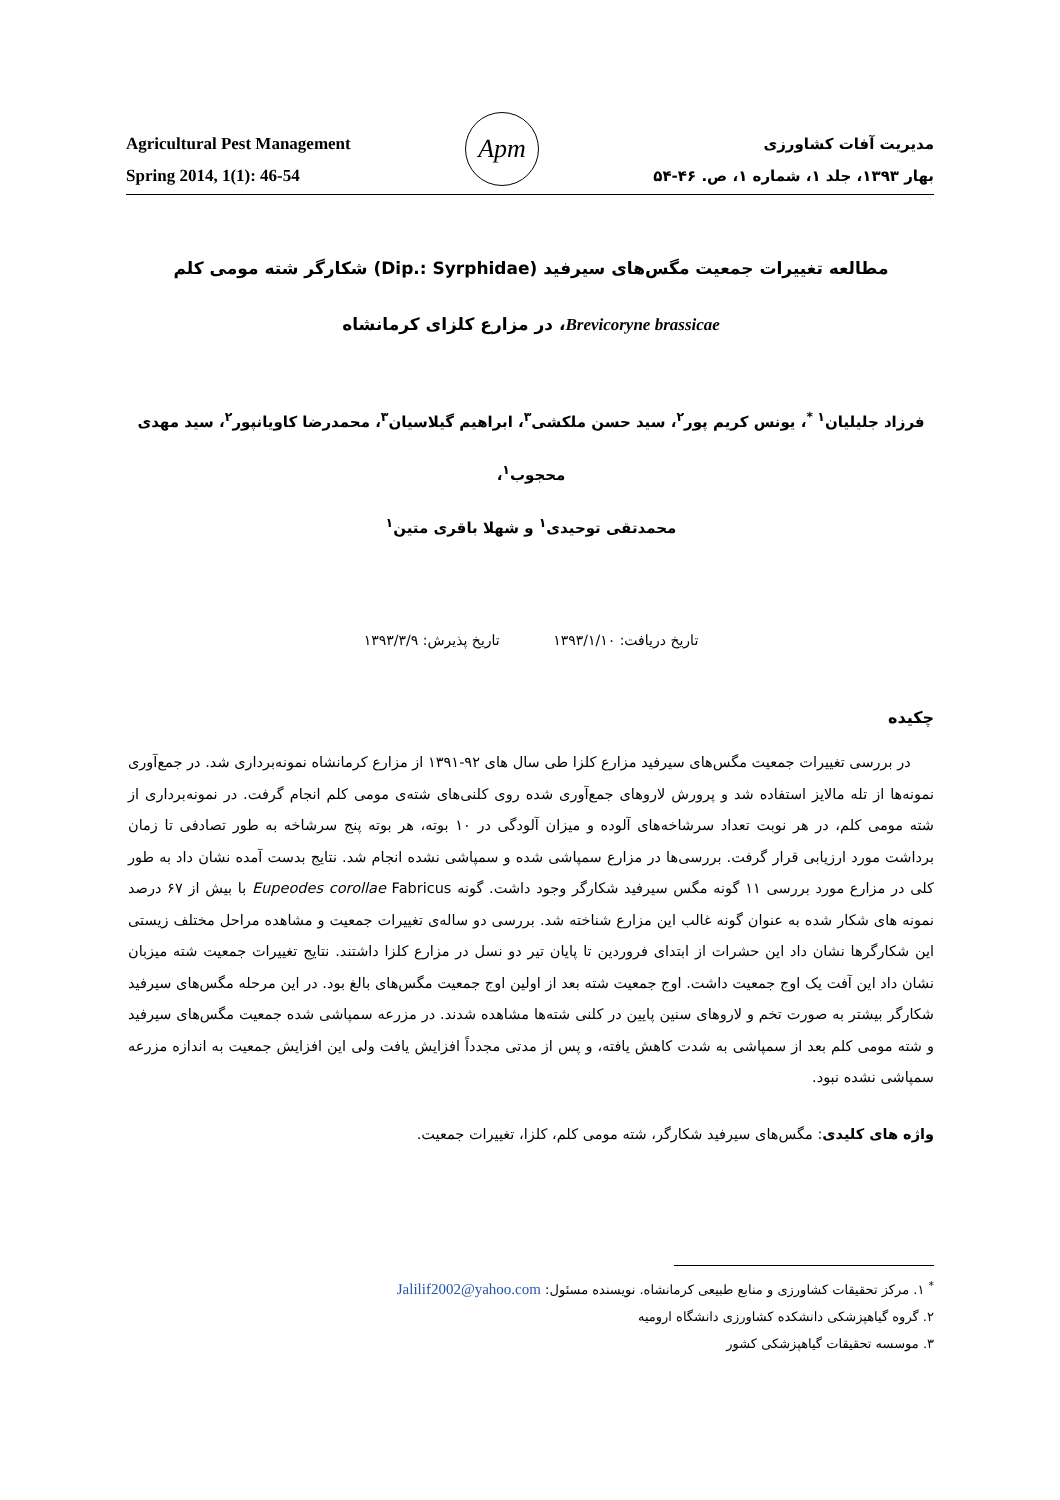Agricultural Pest Management
Spring 2014, 1(1): 46-54
Apm
مدیریت آفات کشاورزی
بهار ۱۳۹۳، جلد ۱، شماره ۱، ص. ۴۶-۵۴
مطالعه تغییرات جمعیت مگس‌های سیرفید (Dip.: Syrphidae) شکارگر شته مومی کلم
Brevicoryne brassicae، در مزارع کلزای کرمانشاه
فرزاد جلیلیان<sup>۱ *</sup>، یونس کریم پور<sup>۲</sup>، سید حسن ملکشی<sup>۳</sup>، ابراهیم گیلاسیان<sup>۳</sup>، محمدرضا کاویانپور<sup>۲</sup>، سید مهدی محجوب<sup>۱</sup>،
محمدتقی توحیدی<sup>۱</sup> و شهلا باقری متین<sup>۱</sup>
تاریخ دریافت: ۱۳۹۳/۱/۱۰ تاریخ پذیرش: ۱۳۹۳/۳/۹
چکیده
در بررسی تغییرات جمعیت مگس‌های سیرفید مزارع کلزا طی سال های ۹۲-۱۳۹۱ از مزارع کرمانشاه نمونه‌برداری شد. در جمع‌آوری نمونه‌ها از تله مالایز استفاده شد و پرورش لاروهای جمع‌آوری شده روی کلنی‌های شته‌ی مومی کلم انجام گرفت. در نمونه‌برداری از شته مومی کلم، در هر نوبت تعداد سرشاخه‌های آلوده و میزان آلودگی در ۱۰ بوته، هر بوته پنج سرشاخه به طور تصادفی تا زمان برداشت مورد ارزیابی قرار گرفت. بررسی‌ها در مزارع سمپاشی شده و سمپاشی نشده انجام شد. نتایج بدست آمده نشان داد به طور کلی در مزارع مورد بررسی ۱۱ گونه مگس سیرفید شکارگر وجود داشت. گونه Eupeodes corollae Fabricus با بیش از ۶۷ درصد نمونه های شکار شده به عنوان گونه غالب این مزارع شناخته شد. بررسی دو ساله‌ی تغییرات جمعیت و مشاهده مراحل مختلف زیستی این شکارگرها نشان داد این حشرات از ابتدای فروردین تا پایان تیر دو نسل در مزارع کلزا داشتند. نتایج تغییرات جمعیت شته میزبان نشان داد این آفت یک اوج جمعیت داشت. اوج جمعیت شته بعد از اولین اوج جمعیت مگس‌های بالغ بود. در این مرحله مگس‌های سیرفید شکارگر بیشتر به صورت تخم و لاروهای سنین پایین در کلنی شته‌ها مشاهده شدند. در مزرعه سمپاشی شده جمعیت مگس‌های سیرفید و شته مومی کلم بعد از سمپاشی به شدت کاهش یافته، و پس از مدتی مجدداً افزایش یافت ولی این افزایش جمعیت به اندازه مزرعه سمپاشی نشده نبود.
واژه های کلیدی: مگس‌های سیرفید شکارگر، شته مومی کلم، کلزا، تغییرات جمعیت.
<sup>*</sup> ۱. مرکز تحقیقات کشاورزی و منابع طبیعی کرمانشاه. نویسنده مسئول: Jalilif2002@yahoo.com
۲. گروه گیاهپزشکی دانشکده کشاورزی دانشگاه ارومیه
۳. موسسه تحقیقات گیاهپزشکی کشور